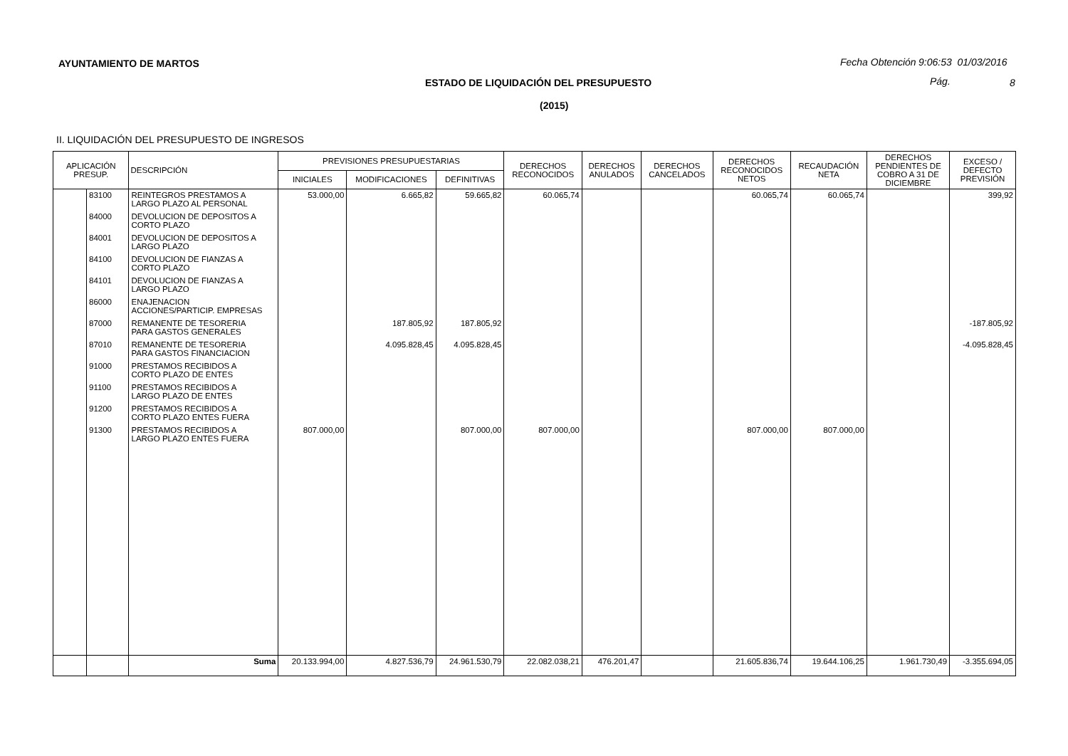AYUNTAMIENTO DE MARTOS Fecha Obtención 9:06:53 01/03/2016
ESTADO DE LIQUIDACIÓN DEL PRESUPUESTO
Pág. 8
(2015)
II. LIQUIDACIÓN DEL PRESUPUESTO DE INGRESOS
| APLICACIÓN PRESUP. | | DESCRIPCIÓN | PREVISIONES PRESUPUESTARIAS | | | DERECHOS RECONOCIDOS | DERECHOS ANULADOS | DERECHOS CANCELADOS | DERECHOS RECONOCIDOS NETOS | RECAUDACIÓN NETA | DERECHOS PENDIENTES DE COBRO A 31 DE DICIEMBRE | EXCESO / DEFECTO PREVISIÓN |
| --- | --- | --- | --- | --- | --- | --- | --- | --- | --- | --- | --- | --- |
| | | | INICIALES | MODIFICACIONES | DEFINITIVAS | | | | | | | |
| | 83100 | REINTEGROS PRESTAMOS A LARGO PLAZO AL PERSONAL | 53.000,00 | 6.665,82 | 59.665,82 | 60.065,74 | | | 60.065,74 | 60.065,74 | | 399,92 |
| | 84000 | DEVOLUCION DE DEPOSITOS A CORTO PLAZO | | | | | | | | | | |
| | 84001 | DEVOLUCION DE DEPOSITOS A LARGO PLAZO | | | | | | | | | | |
| | 84100 | DEVOLUCION DE FIANZAS A CORTO PLAZO | | | | | | | | | | |
| | 84101 | DEVOLUCION DE FIANZAS A LARGO PLAZO | | | | | | | | | | |
| | 86000 | ENAJENACION ACCIONES/PARTICIP. EMPRESAS | | | | | | | | | | |
| | 87000 | REMANENTE DE TESORERIA PARA GASTOS GENERALES | | 187.805,92 | 187.805,92 | | | | | | | -187.805,92 |
| | 87010 | REMANENTE DE TESORERIA PARA GASTOS FINANCIACION | | 4.095.828,45 | 4.095.828,45 | | | | | | | -4.095.828,45 |
| | 91000 | PRESTAMOS RECIBIDOS A CORTO PLAZO DE ENTES | | | | | | | | | | |
| | 91100 | PRESTAMOS RECIBIDOS A LARGO PLAZO DE ENTES | | | | | | | | | | |
| | 91200 | PRESTAMOS RECIBIDOS A CORTO PLAZO ENTES FUERA | | | | | | | | | | |
| | 91300 | PRESTAMOS RECIBIDOS A LARGO PLAZO ENTES FUERA | 807.000,00 | | 807.000,00 | 807.000,00 | | | 807.000,00 | 807.000,00 | | |
| | | Suma | 20.133.994,00 | 4.827.536,79 | 24.961.530,79 | 22.082.038,21 | 476.201,47 | | 21.605.836,74 | 19.644.106,25 | 1.961.730,49 | -3.355.694,05 |